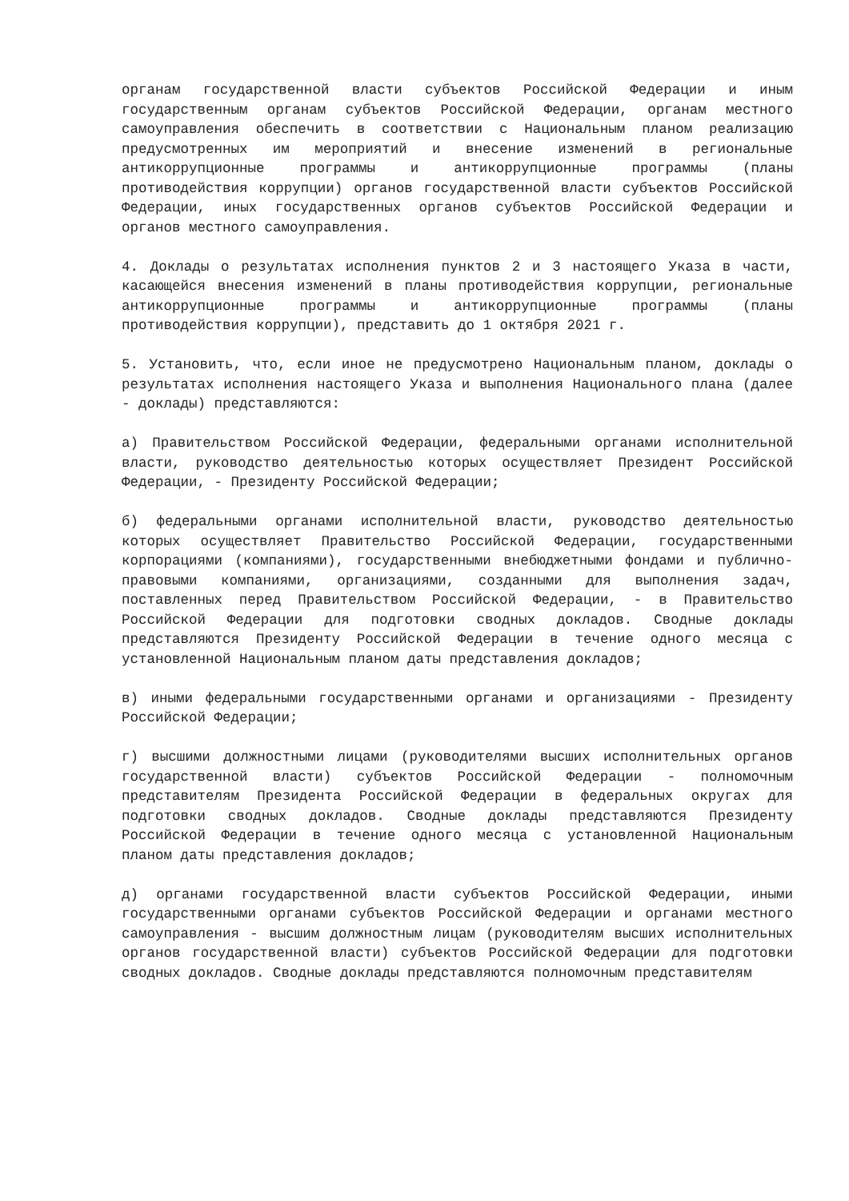органам государственной власти субъектов Российской Федерации и иным государственным органам субъектов Российской Федерации, органам местного самоуправления обеспечить в соответствии с Национальным планом реализацию предусмотренных им мероприятий и внесение изменений в региональные антикоррупционные программы и антикоррупционные программы (планы противодействия коррупции) органов государственной власти субъектов Российской Федерации, иных государственных органов субъектов Российской Федерации и органов местного самоуправления.
4. Доклады о результатах исполнения пунктов 2 и 3 настоящего Указа в части, касающейся внесения изменений в планы противодействия коррупции, региональные антикоррупционные программы и антикоррупционные программы (планы противодействия коррупции), представить до 1 октября 2021 г.
5. Установить, что, если иное не предусмотрено Национальным планом, доклады о результатах исполнения настоящего Указа и выполнения Национального плана (далее - доклады) представляются:
а) Правительством Российской Федерации, федеральными органами исполнительной власти, руководство деятельностью которых осуществляет Президент Российской Федерации, - Президенту Российской Федерации;
б) федеральными органами исполнительной власти, руководство деятельностью которых осуществляет Правительство Российской Федерации, государственными корпорациями (компаниями), государственными внебюджетными фондами и публично-правовыми компаниями, организациями, созданными для выполнения задач, поставленных перед Правительством Российской Федерации, - в Правительство Российской Федерации для подготовки сводных докладов. Сводные доклады представляются Президенту Российской Федерации в течение одного месяца с установленной Национальным планом даты представления докладов;
в) иными федеральными государственными органами и организациями - Президенту Российской Федерации;
г) высшими должностными лицами (руководителями высших исполнительных органов государственной власти) субъектов Российской Федерации - полномочным представителям Президента Российской Федерации в федеральных округах для подготовки сводных докладов. Сводные доклады представляются Президенту Российской Федерации в течение одного месяца с установленной Национальным планом даты представления докладов;
д) органами государственной власти субъектов Российской Федерации, иными государственными органами субъектов Российской Федерации и органами местного самоуправления - высшим должностным лицам (руководителям высших исполнительных органов государственной власти) субъектов Российской Федерации для подготовки сводных докладов. Сводные доклады представляются полномочным представителям